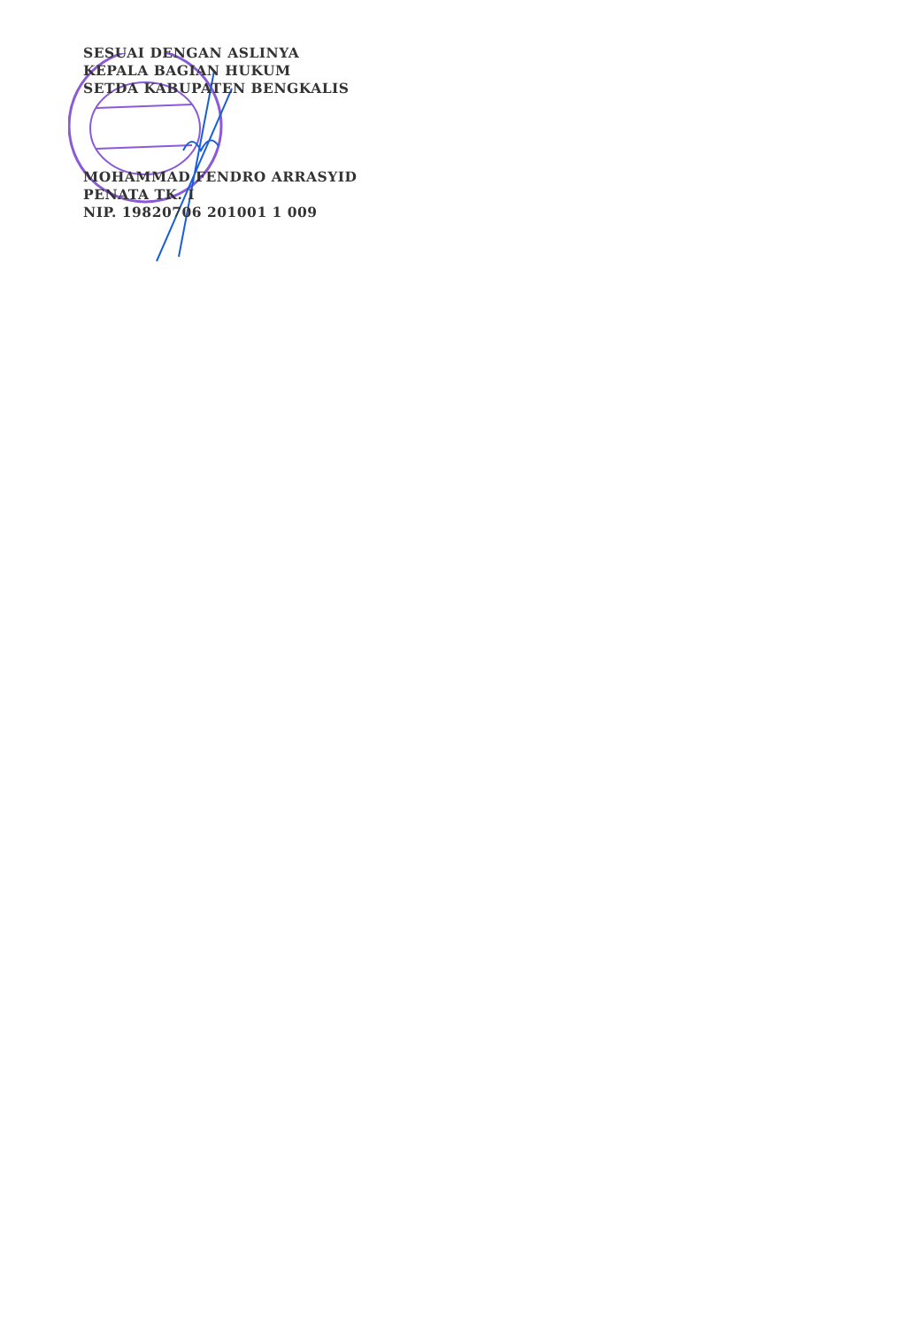SESUAI DENGAN ASLINYA
KEPALA BAGIAN HUKUM
SETDA KABUPATEN BENGKALIS
MOHAMMAD FENDRO ARRASYID
PENATA TK. I
NIP. 19820706 201001 1 009